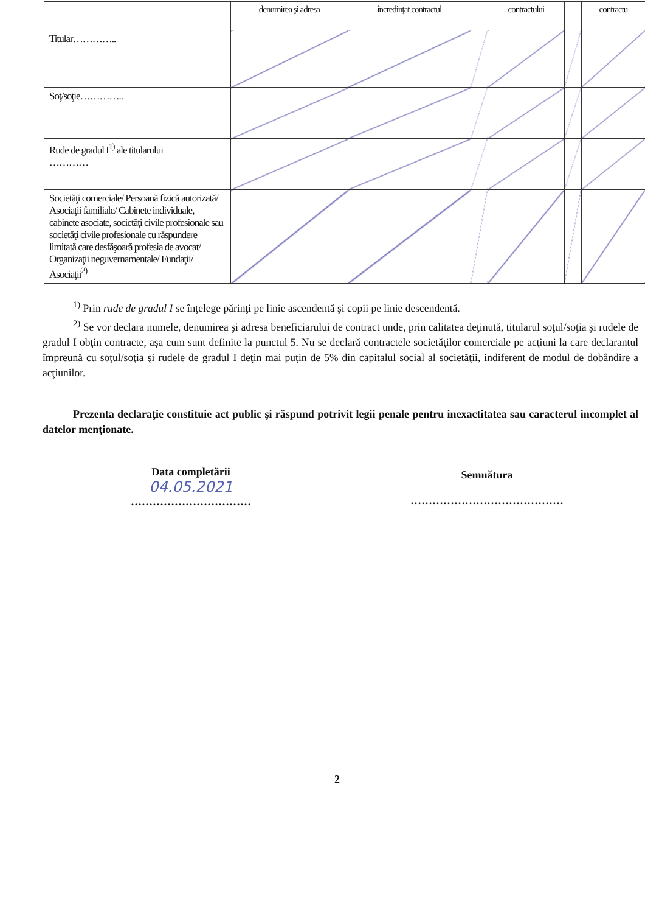| | denumirea şi adresa | încredinţat contractul | | contractului | | contractu |
| Titular………….. | | | | | | |
| Soţ/soţie………….. | | | | | | |
| Rude de gradul I<sup>1)</sup> ale titularului ………… | | | | | | |
| Societăţi comerciale/ Persoană fizică autorizată/ Asociaţii familiale/ Cabinete individuale, cabinete asociate, societăţi civile profesionale sau societăţi civile profesionale cu răspundere limitată care desfăşoară profesia de avocat/ Organizaţii neguvernamentale/ Fundaţii/ Asociaţii<sup>2)</sup> | | | | | | |
<sup>1)</sup> Prin rude de gradul I se înţelege părinţi pe linie ascendentă şi copii pe linie descendentă.
<sup>2)</sup> Se vor declara numele, denumirea şi adresa beneficiarului de contract unde, prin calitatea deţinută, titularul soţul/soţia şi rudele de gradul I obţin contracte, aşa cum sunt definite la punctul 5. Nu se declară contractele societăţilor comerciale pe acţiuni la care declarantul împreună cu soţul/soţia şi rudele de gradul I deţin mai puţin de 5% din capitalul social al societăţii, indiferent de modul de dobândire a acţiunilor.
Prezenta declaraţie constituie act public şi răspund potrivit legii penale pentru inexactitatea sau caracterul incomplet al datelor menţionate.
Data completării
04.05.2021
……………………………
Semnătura
……………………………………
2